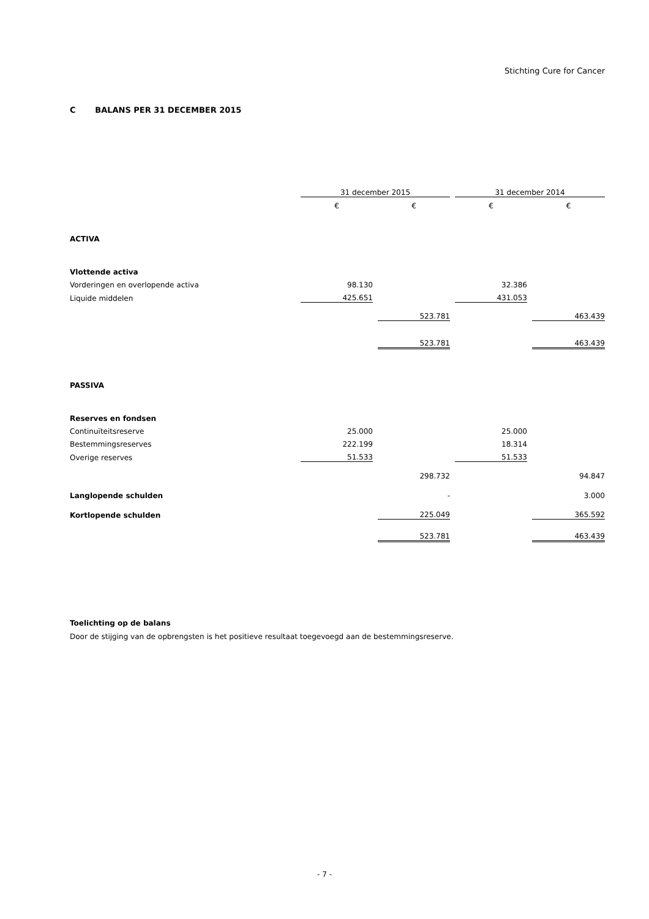Stichting Cure for Cancer
C BALANS PER 31 DECEMBER 2015
| | 31 december 2015 | | | | 31 december 2014 | | |
| --- | --- | --- | --- | --- | --- | --- | --- |
| | € | | € | | € | | € |
| ACTIVA | | | | | | | |
| Vlottende activa | | | | | | | |
| Vorderingen en overlopende activa | 98.130 | | | | 32.386 | | |
| Liquide middelen | 425.651 | | | | 431.053 | | |
| | | | 523.781 | | | | 463.439 |
| | | | 523.781 | | | | 463.439 |
| PASSIVA | | | | | | | |
| Reserves en fondsen | | | | | | | |
| Continuïteitsreserve | 25.000 | | | | 25.000 | | |
| Bestemmingsreserves | 222.199 | | | | 18.314 | | |
| Overige reserves | 51.533 | | | | 51.533 | | |
| | | | 298.732 | | | | 94.847 |
| Langlopende schulden | | | - | | | | 3.000 |
| Kortlopende schulden | | | 225.049 | | | | 365.592 |
| | | | 523.781 | | | | 463.439 |
Toelichting op de balans
Door de stijging van de opbrengsten is het positieve resultaat toegevoegd aan de bestemmingsreserve.
- 7 -